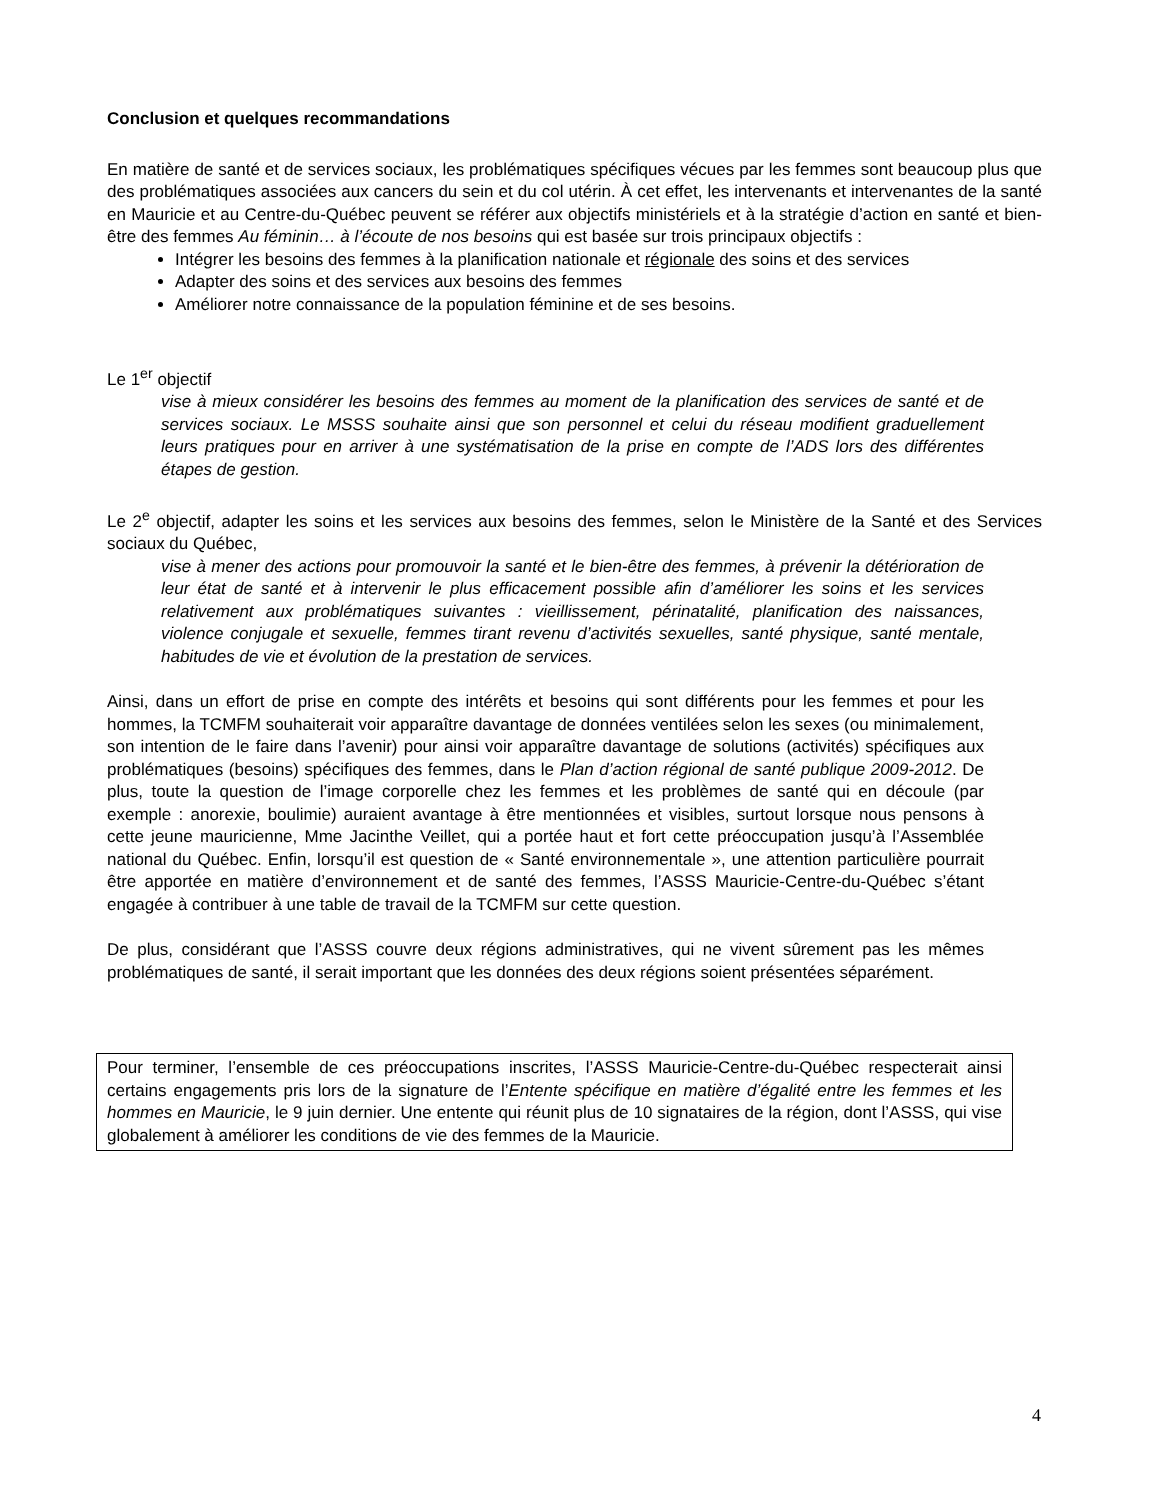Conclusion et quelques recommandations
En matière de santé et de services sociaux, les problématiques spécifiques vécues par les femmes sont beaucoup plus que des problématiques associées aux cancers du sein et du col utérin. À cet effet, les intervenants et intervenantes de la santé en Mauricie et au Centre-du-Québec peuvent se référer aux objectifs ministériels et à la stratégie d’action en santé et bien-être des femmes Au féminin… à l’écoute de nos besoins qui est basée sur trois principaux objectifs :
Intégrer les besoins des femmes à la planification nationale et régionale des soins et des services
Adapter des soins et des services aux besoins des femmes
Améliorer notre connaissance de la population féminine et de ses besoins.
Le 1<sup>er</sup> objectif
vise à mieux considérer les besoins des femmes au moment de la planification des services de santé et de services sociaux. Le MSSS souhaite ainsi que son personnel et celui du réseau modifient graduellement leurs pratiques pour en arriver à une systématisation de la prise en compte de l’ADS lors des différentes étapes de gestion.
Le 2<sup>e</sup> objectif, adapter les soins et les services aux besoins des femmes, selon le Ministère de la Santé et des Services sociaux du Québec,
vise à mener des actions pour promouvoir la santé et le bien-être des femmes, à prévenir la détérioration de leur état de santé et à intervenir le plus efficacement possible afin d’améliorer les soins et les services relativement aux problématiques suivantes : vieillissement, périnatalité, planification des naissances, violence conjugale et sexuelle, femmes tirant revenu d’activités sexuelles, santé physique, santé mentale, habitudes de vie et évolution de la prestation de services.
Ainsi, dans un effort de prise en compte des intérêts et besoins qui sont différents pour les femmes et pour les hommes, la TCMFM souhaiterait voir apparaître davantage de données ventilées selon les sexes (ou minimalement, son intention de le faire dans l’avenir) pour ainsi voir apparaître davantage de solutions (activités) spécifiques aux problématiques (besoins) spécifiques des femmes, dans le Plan d’action régional de santé publique 2009-2012. De plus, toute la question de l’image corporelle chez les femmes et les problèmes de santé qui en découle (par exemple : anorexie, boulimie) auraient avantage à être mentionnées et visibles, surtout lorsque nous pensons à cette jeune mauricienne, Mme Jacinthe Veillet, qui a portée haut et fort cette préoccupation jusqu’à l’Assemblée national du Québec. Enfin, lorsqu’il est question de « Santé environnementale », une attention particulière pourrait être apportée en matière d’environnement et de santé des femmes, l’ASSS Mauricie-Centre-du-Québec s’étant engagée à contribuer à une table de travail de la TCMFM sur cette question.
De plus, considérant que l’ASSS couvre deux régions administratives, qui ne vivent sûrement pas les mêmes problématiques de santé, il serait important que les données des deux régions soient présentées séparément.
Pour terminer, l’ensemble de ces préoccupations inscrites, l’ASSS Mauricie-Centre-du-Québec respecterait ainsi certains engagements pris lors de la signature de l’Entente spécifique en matière d’égalité entre les femmes et les hommes en Mauricie, le 9 juin dernier. Une entente qui réunit plus de 10 signataires de la région, dont l’ASSS, qui vise globalement à améliorer les conditions de vie des femmes de la Mauricie.
4